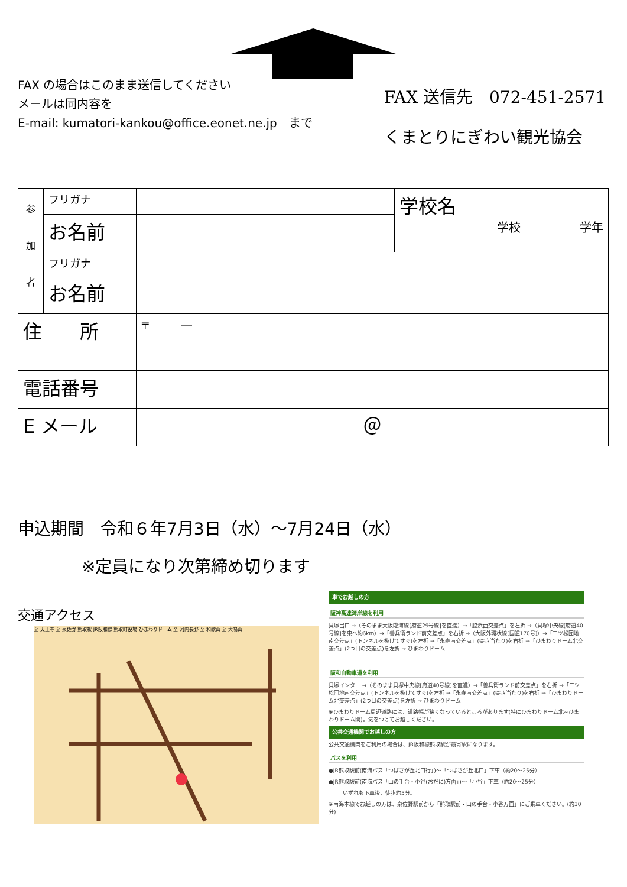FAX の場合はこのまま送信してください
メールは同内容を
E-mail: kumatori-kankou@office.eonet.ne.jp　まで
FAX 送信先　072-451-2571
くまとりにぎわい観光協会
| 参 加 者 | フリガナ | | 学校名 学校 学年 |
| | お名前 | | |
| | フリガナ | | |
| | お名前 | | |
| 住 所 | | 〒 ― | |
| 電話番号 | | | |
| E メール | | ＠ | |
申込期間　令和６年7月3日（水）～7月24日（水）
※定員になり次第締め切ります
交通アクセス
至 天王寺 至 泉佐野 熊取駅 JR阪和線 熊取町役場 ひまわりドーム 至 河内長野 至 和歌山 至 犬鳴山
車でお越しの方
阪神高速湾岸線を利用
貝塚出口 →（そのまま大阪臨海線[府道29号線]を直進）→「脇浜西交差点」を左折 →（貝塚中央線[府道40号線]を東へ約6km）→「善兵衛ランド前交差点」を右折 →（大阪外環状線[国道170号]）→「三ツ松団地南交差点」(トンネルを抜けてすぐ)を左折 →「永寿南交差点」(突き当たり)を右折 →「ひまわりドーム北交差点」(2つ目の交差点)を左折 → ひまわりドーム
阪和自動車道を利用
貝塚インター →（そのまま貝塚中央線[府道40号線]を直進）→「善兵衛ランド前交差点」を右折 →「三ツ松団地南交差点」(トンネルを抜けてすぐ)を左折 →「永寿南交差点」(突き当たり)を右折 →「ひまわりドーム北交差点」(2つ目の交差点)を左折 → ひまわりドーム
※ひまわりドーム周辺道路には、道路幅が狭くなっているところがあります(特にひまわりドーム北~ひまわりドーム間)。気をつけてお越しください。
公共交通機関でお越しの方
公共交通機関をご利用の場合は、JR阪和線熊取駅が最寄駅になります。
バスを利用
●JR熊取駅前(南海バス「つばさが丘北口行」)～「つばさが丘北口」下車（約20～25分）
●JR熊取駅前(南海バス「山の手台・小谷(おだに)方面」)～「小谷」下車（約20～25分）
いずれも下車後、徒歩約5分。
※南海本線でお越しの方は、泉佐野駅前から「熊取駅前・山の手台・小谷方面」にご乗車ください。(約30分)